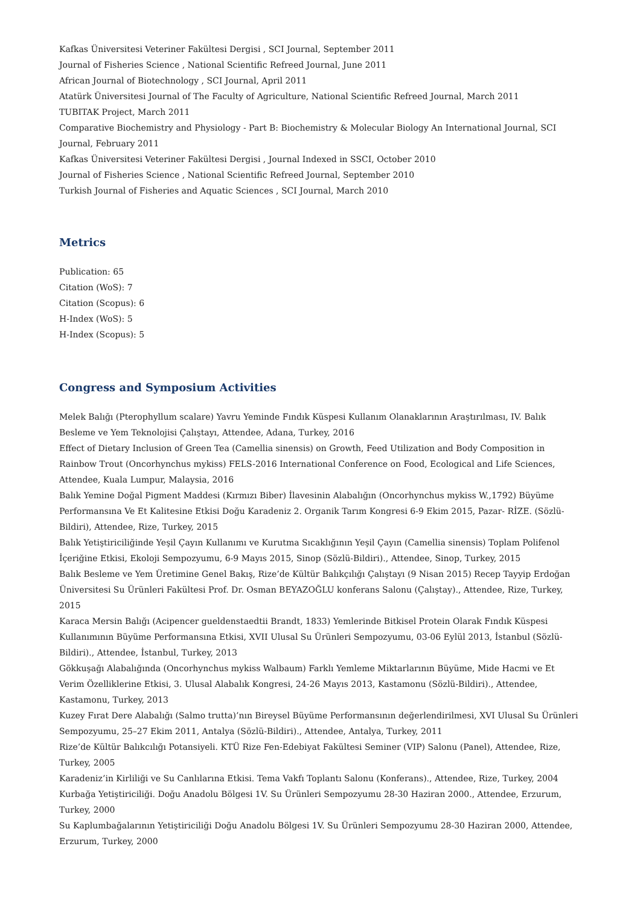Kafkas Üniversitesi Veteriner Fakültesi Dergisi , SCI Journal, September 2011
Journal of Fisheries Science , National Scientific Refreed Journal, June 2011
African Journal of Biotechnology , SCI Journal, April 2011
Atatürk Üniversitesi Journal of The Faculty of Agriculture, National Scientific Refreed Journal, March 2011
TUBITAK Project, March 2011
Comparative Biochemistry and Physiology - Part B: Biochemistry & Molecular Biology An International Journal, SCI Journal, February 2011
Kafkas Üniversitesi Veteriner Fakültesi Dergisi , Journal Indexed in SSCI, October 2010
Journal of Fisheries Science , National Scientific Refreed Journal, September 2010
Turkish Journal of Fisheries and Aquatic Sciences , SCI Journal, March 2010
Metrics
Publication: 65
Citation (WoS): 7
Citation (Scopus): 6
H-Index (WoS): 5
H-Index (Scopus): 5
Congress and Symposium Activities
Melek Balığı (Pterophyllum scalare) Yavru Yeminde Fındık Küspesi Kullanım Olanaklarının Araştırılması, IV. Balık Besleme ve Yem Teknolojisi Çalıştayı, Attendee, Adana, Turkey, 2016
Effect of Dietary Inclusion of Green Tea (Camellia sinensis) on Growth, Feed Utilization and Body Composition in Rainbow Trout (Oncorhynchus mykiss) FELS-2016 International Conference on Food, Ecological and Life Sciences, Attendee, Kuala Lumpur, Malaysia, 2016
Balık Yemine Doğal Pigment Maddesi (Kırmızı Biber) İlavesinin Alabalığın (Oncorhynchus mykiss W.,1792) Büyüme Performansına Ve Et Kalitesine Etkisi Doğu Karadeniz 2. Organik Tarım Kongresi 6-9 Ekim 2015, Pazar- RİZE. (Sözlü-Bildiri), Attendee, Rize, Turkey, 2015
Balık Yetiştiriciliğinde Yeşil Çayın Kullanımı ve Kurutma Sıcaklığının Yeşil Çayın (Camellia sinensis) Toplam Polifenol İçeriğine Etkisi, Ekoloji Sempozyumu, 6-9 Mayıs 2015, Sinop (Sözlü-Bildiri)., Attendee, Sinop, Turkey, 2015
Balık Besleme ve Yem Üretimine Genel Bakış, Rize’de Kültür Balıkçılığı Çalıştayı (9 Nisan 2015) Recep Tayyip Erdoğan Üniversitesi Su Ürünleri Fakültesi Prof. Dr. Osman BEYAZOĞLU konferans Salonu (Çalıştay)., Attendee, Rize, Turkey, 2015
Karaca Mersin Balığı (Acipencer gueldenstaedtii Brandt, 1833) Yemlerinde Bitkisel Protein Olarak Fındık Küspesi Kullanımının Büyüme Performansına Etkisi, XVII Ulusal Su Ürünleri Sempozyumu, 03-06 Eylül 2013, İstanbul (Sözlü-Bildiri)., Attendee, İstanbul, Turkey, 2013
Gökkuşağı Alabalığında (Oncorhynchus mykiss Walbaum) Farklı Yemleme Miktarlarının Büyüme, Mide Hacmi ve Et Verim Özelliklerine Etkisi, 3. Ulusal Alabalık Kongresi, 24-26 Mayıs 2013, Kastamonu (Sözlü-Bildiri)., Attendee, Kastamonu, Turkey, 2013
Kuzey Fırat Dere Alabalığı (Salmo trutta)’nın Bireysel Büyüme Performansının değerlendirilmesi, XVI Ulusal Su Ürünleri Sempozyumu, 25–27 Ekim 2011, Antalya (Sözlü-Bildiri)., Attendee, Antalya, Turkey, 2011
Rize’de Kültür Balıkcılığı Potansiyeli. KTÜ Rize Fen-Edebiyat Fakültesi Seminer (VIP) Salonu (Panel), Attendee, Rize, Turkey, 2005
Karadeniz’in Kirliliği ve Su Canlılarına Etkisi. Tema Vakfı Toplantı Salonu (Konferans)., Attendee, Rize, Turkey, 2004
Kurbağa Yetiştiriciliği. Doğu Anadolu Bölgesi 1V. Su Ürünleri Sempozyumu 28-30 Haziran 2000., Attendee, Erzurum, Turkey, 2000
Su Kaplumbağalarının Yetiştiriciliği Doğu Anadolu Bölgesi 1V. Su Ürünleri Sempozyumu 28-30 Haziran 2000, Attendee, Erzurum, Turkey, 2000